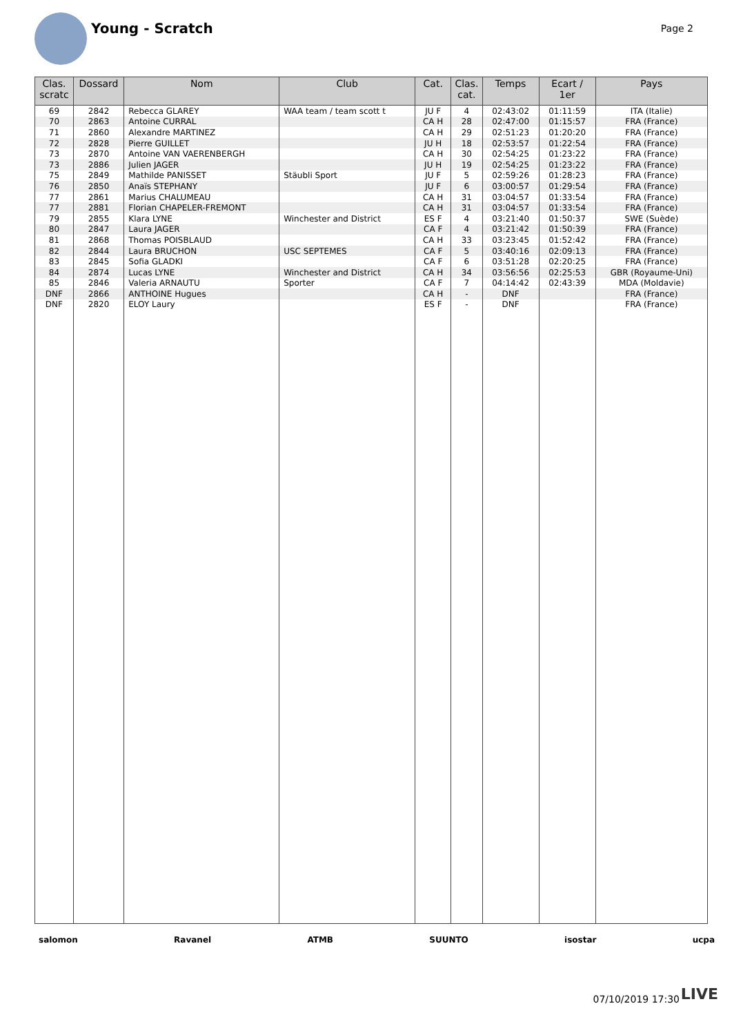Young - Scratch
Page 2
| Clas. scratc | Dossard | Nom | Club | Cat. | Clas. cat. | Temps | Ecart / 1er | Pays |
| --- | --- | --- | --- | --- | --- | --- | --- | --- |
| 69 | 2842 | Rebecca GLAREY | WAA team / team scott t | JU F | 4 | 02:43:02 | 01:11:59 | ITA (Italie) |
| 70 | 2863 | Antoine CURRAL | | CA H | 28 | 02:47:00 | 01:15:57 | FRA (France) |
| 71 | 2860 | Alexandre MARTINEZ | | CA H | 29 | 02:51:23 | 01:20:20 | FRA (France) |
| 72 | 2828 | Pierre GUILLET | | JU H | 18 | 02:53:57 | 01:22:54 | FRA (France) |
| 73 | 2870 | Antoine VAN VAERENBERGH | | CA H | 30 | 02:54:25 | 01:23:22 | FRA (France) |
| 73 | 2886 | Julien JAGER | | JU H | 19 | 02:54:25 | 01:23:22 | FRA (France) |
| 75 | 2849 | Mathilde PANISSET | Stäubli Sport | JU F | 5 | 02:59:26 | 01:28:23 | FRA (France) |
| 76 | 2850 | Anaïs STEPHANY | | JU F | 6 | 03:00:57 | 01:29:54 | FRA (France) |
| 77 | 2861 | Marius CHALUMEAU | | CA H | 31 | 03:04:57 | 01:33:54 | FRA (France) |
| 77 | 2881 | Florian CHAPELER-FREMONT | | CA H | 31 | 03:04:57 | 01:33:54 | FRA (France) |
| 79 | 2855 | Klara LYNE | Winchester and District | ES F | 4 | 03:21:40 | 01:50:37 | SWE (Suède) |
| 80 | 2847 | Laura JAGER | | CA F | 4 | 03:21:42 | 01:50:39 | FRA (France) |
| 81 | 2868 | Thomas POISBLAUD | | CA H | 33 | 03:23:45 | 01:52:42 | FRA (France) |
| 82 | 2844 | Laura BRUCHON | USC SEPTEMES | CA F | 5 | 03:40:16 | 02:09:13 | FRA (France) |
| 83 | 2845 | Sofia GLADKI | | CA F | 6 | 03:51:28 | 02:20:25 | FRA (France) |
| 84 | 2874 | Lucas LYNE | Winchester and District | CA H | 34 | 03:56:56 | 02:25:53 | GBR (Royaume-Uni) |
| 85 | 2846 | Valeria ARNAUTU | Sporter | CA F | 7 | 04:14:42 | 02:43:39 | MDA (Moldavie) |
| DNF | 2866 | ANTHOINE Hugues | | CA H | - | DNF | | FRA (France) |
| DNF | 2820 | ELOY Laury | | ES F | - | DNF | | FRA (France) |
salomon Ravanel ATMB SUUNTO isostar ucpa
07/10/2019 17:30 LIVE